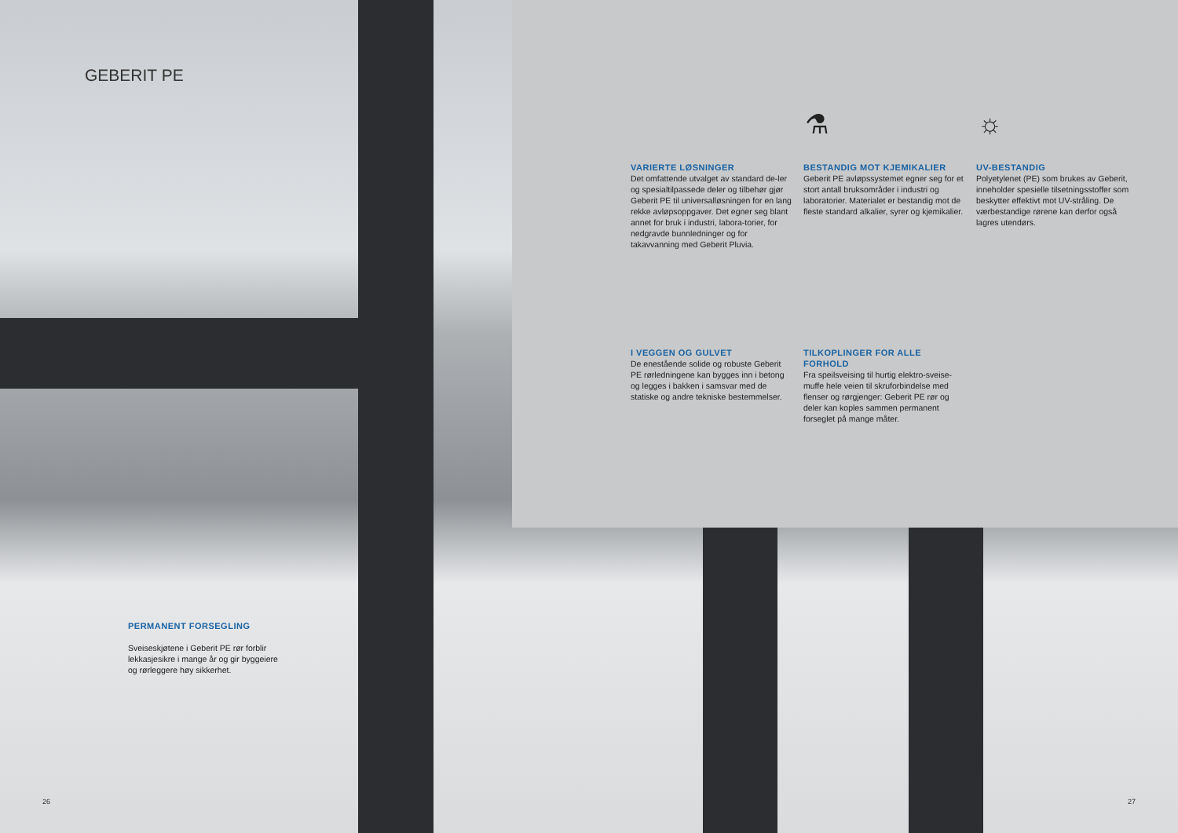GEBERIT PE
⚗ ☼
VARIERTE LØSNINGER
Det omfattende utvalget av standard de-ler og spesialtilpassede deler og tilbehør gjør Geberit PE til universalløsningen for en lang rekke avløpsoppgaver. Det egner seg blant annet for bruk i industri, labora-torier, for nedgravde bunnledninger og for takavvanning med Geberit Pluvia.
BESTANDIG MOT KJEMIKALIER
Geberit PE avløpssystemet egner seg for et stort antall bruksområder i industri og laboratorier. Materialet er bestandig mot de fleste standard alkalier, syrer og kjemikalier.
UV-BESTANDIG
Polyetylenet (PE) som brukes av Geberit, inneholder spesielle tilsetningsstoffer som beskytter effektivt mot UV-stråling. De værbestandige rørene kan derfor også lagres utendørs.
I VEGGEN OG GULVET
De enestående solide og robuste Geberit PE rørledningene kan bygges inn i betong og legges i bakken i samsvar med de statiske og andre tekniske bestemmelser.
TILKOPLINGER FOR ALLE FORHOLD
Fra speilsveising til hurtig elektro-sveise-muffe hele veien til skruforbindelse med flenser og rørgjenger: Geberit PE rør og deler kan koples sammen permanent forseglet på mange måter.
PERMANENT FORSEGLING
Sveiseskjøtene i Geberit PE rør forblir lekkasjesikre i mange år og gir byggeiere og rørleggere høy sikkerhet.
26 27